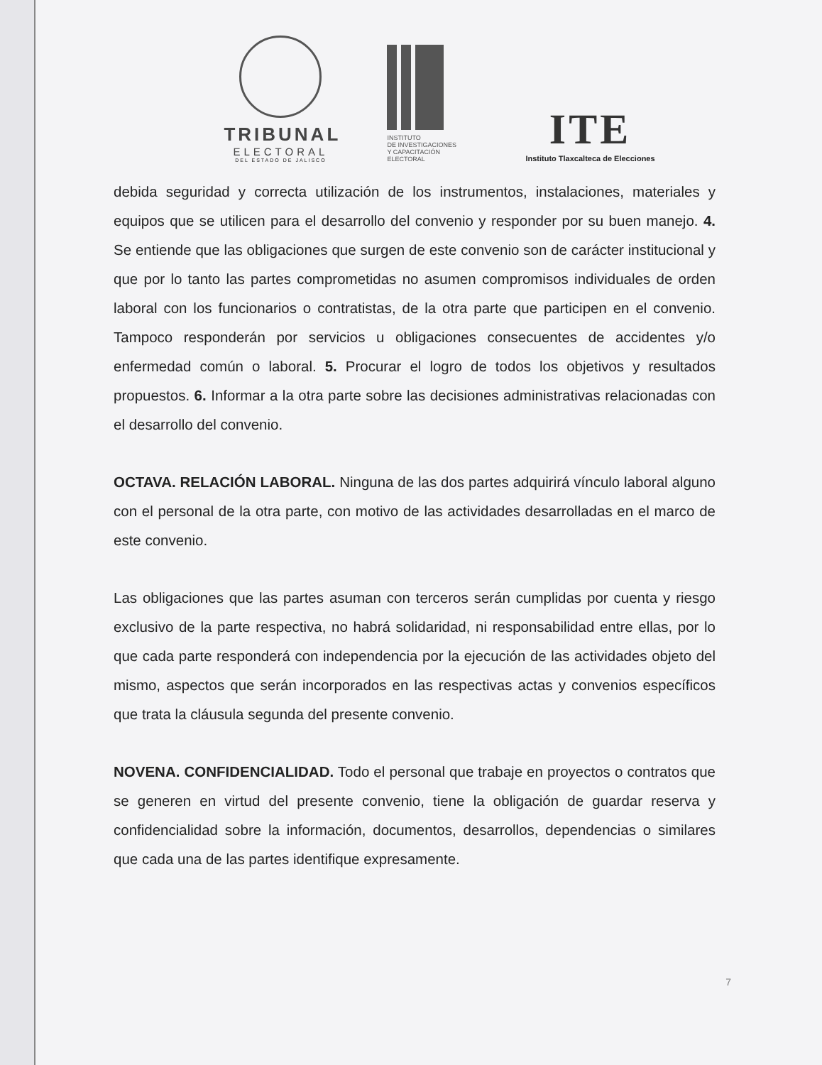TRIBUNAL
ELECTORAL
DEL ESTADO DE JALISCO
INSTITUTO
DE INVESTIGACIONES
Y CAPACITACIÓN
ELECTORAL
ITE
Instituto Tlaxcalteca de Elecciones
debida seguridad y correcta utilización de los instrumentos, instalaciones, materiales y equipos que se utilicen para el desarrollo del convenio y responder por su buen manejo. 4. Se entiende que las obligaciones que surgen de este convenio son de carácter institucional y que por lo tanto las partes comprometidas no asumen compromisos individuales de orden laboral con los funcionarios o contratistas, de la otra parte que participen en el convenio. Tampoco responderán por servicios u obligaciones consecuentes de accidentes y/o enfermedad común o laboral. 5. Procurar el logro de todos los objetivos y resultados propuestos. 6. Informar a la otra parte sobre las decisiones administrativas relacionadas con el desarrollo del convenio.
OCTAVA. RELACIÓN LABORAL. Ninguna de las dos partes adquirirá vínculo laboral alguno con el personal de la otra parte, con motivo de las actividades desarrolladas en el marco de este convenio.
Las obligaciones que las partes asuman con terceros serán cumplidas por cuenta y riesgo exclusivo de la parte respectiva, no habrá solidaridad, ni responsabilidad entre ellas, por lo que cada parte responderá con independencia por la ejecución de las actividades objeto del mismo, aspectos que serán incorporados en las respectivas actas y convenios específicos que trata la cláusula segunda del presente convenio.
NOVENA. CONFIDENCIALIDAD. Todo el personal que trabaje en proyectos o contratos que se generen en virtud del presente convenio, tiene la obligación de guardar reserva y confidencialidad sobre la información, documentos, desarrollos, dependencias o similares que cada una de las partes identifique expresamente.
7